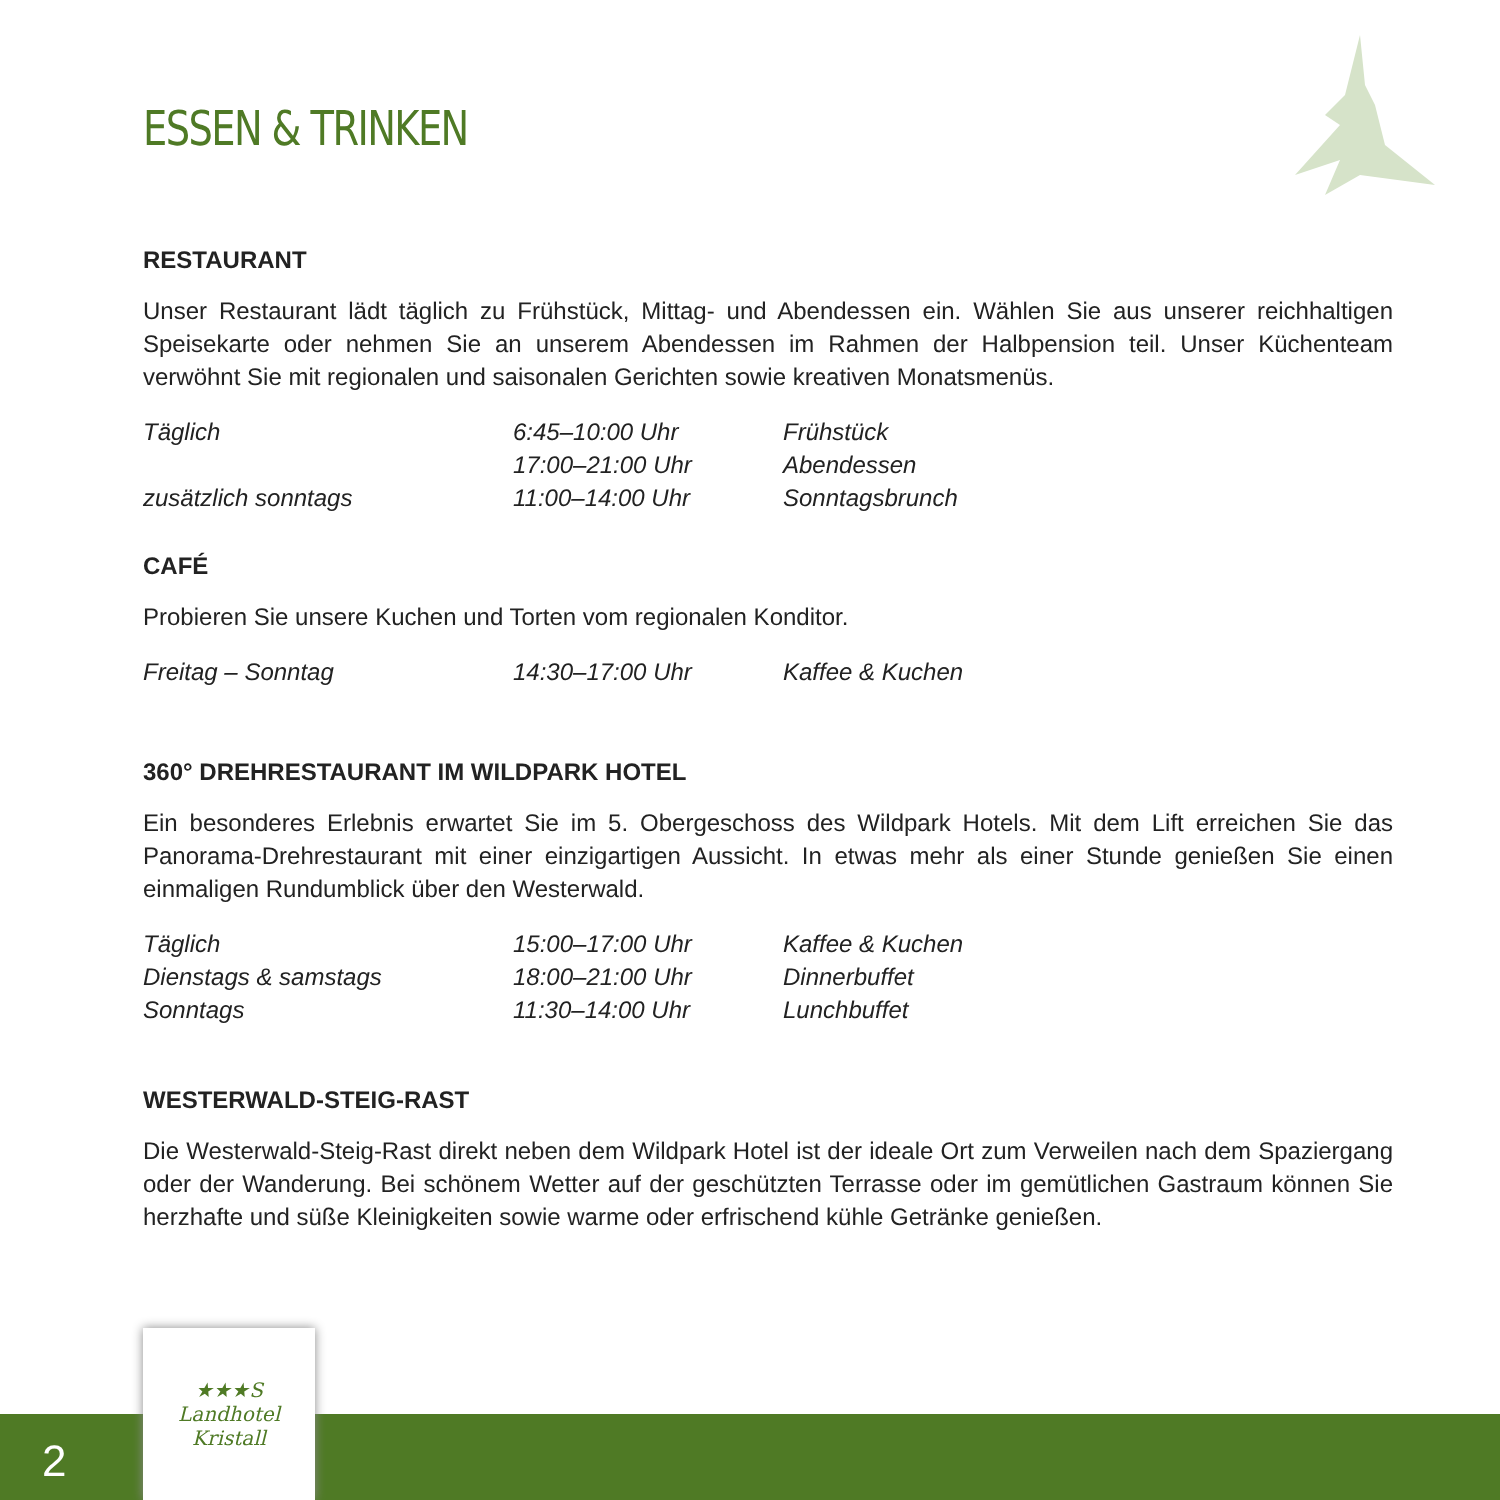ESSEN & TRINKEN
RESTAURANT
Unser Restaurant lädt täglich zu Frühstück, Mittag- und Abendessen ein. Wählen Sie aus unserer reichhaltigen Speisekarte oder nehmen Sie an unserem Abendessen im Rahmen der Halbpension teil. Unser Küchenteam verwöhnt Sie mit regionalen und saisonalen Gerichten sowie kreativen Monatsmenüs.
| Täglich | 6:45–10:00 Uhr | Frühstück |
| | 17:00–21:00 Uhr | Abendessen |
| zusätzlich sonntags | 11:00–14:00 Uhr | Sonntagsbrunch |
CAFÉ
Probieren Sie unsere Kuchen und Torten vom regionalen Konditor.
| Freitag – Sonntag | 14:30–17:00 Uhr | Kaffee & Kuchen |
360° DREHRESTAURANT IM WILDPARK HOTEL
Ein besonderes Erlebnis erwartet Sie im 5. Obergeschoss des Wildpark Hotels. Mit dem Lift erreichen Sie das Panorama-Drehrestaurant mit einer einzigartigen Aussicht. In etwas mehr als einer Stunde genießen Sie einen einmaligen Rundumblick über den Westerwald.
| Täglich | 15:00–17:00 Uhr | Kaffee & Kuchen |
| Dienstags & samstags | 18:00–21:00 Uhr | Dinnerbuffet |
| Sonntags | 11:30–14:00 Uhr | Lunchbuffet |
WESTERWALD-STEIG-RAST
Die Westerwald-Steig-Rast direkt neben dem Wildpark Hotel ist der ideale Ort zum Verweilen nach dem Spaziergang oder der Wanderung. Bei schönem Wetter auf der geschützten Terrasse oder im gemütlichen Gastraum können Sie herzhafte und süße Kleinigkeiten sowie warme oder erfrischend kühle Getränke genießen.
2
★★★S
Landhotel
Kristall